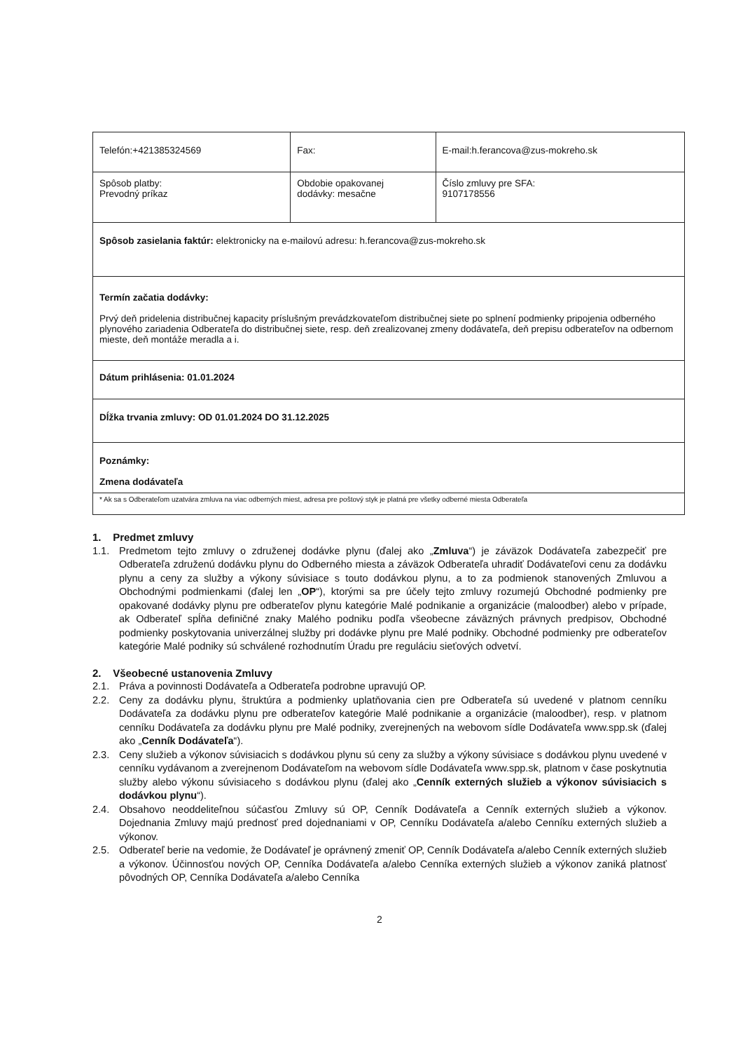| Telefón:+421385324569 | Fax: | E-mail:h.ferancova@zus-mokreho.sk |
| Spôsob platby: Prevodný príkaz | Obdobie opakovanej dodávky: mesačne | Číslo zmluvy pre SFA: 9107178556 |
| Spôsob zasielania faktúr: elektronicky na e-mailovú adresu: h.ferancova@zus-mokreho.sk | | |
| Termín začatia dodávky: Prvý deň pridelenia distribučnej kapacity príslušným prevádzkovateľom distribučnej siete po splnení podmienky pripojenia odberného plynového zariadenia Odberateľa do distribučnej siete, resp. deň zrealizovanej zmeny dodávateľa, deň prepisu odberateľov na odbernom mieste, deň montáže meradla a i. | | |
| Dátum prihlásenia: 01.01.2024 | | |
| Dĺžka trvania zmluvy: OD 01.01.2024 DO 31.12.2025 | | |
| Poznámky: Zmena dodávateľa | | |
| * Ak sa s Odberateľom uzatvára zmluva na viac odberných miest, adresa pre poštový styk je platná pre všetky odberné miesta Odberateľa | | |
1. Predmet zmluvy
1.1. Predmetom tejto zmluvy o združenej dodávke plynu (ďalej ako „Zmluva“) je záväzok Dodávateľa zabezpečiť pre Odberateľa združenú dodávku plynu do Odberného miesta a záväzok Odberateľa uhradiť Dodávateľovi cenu za dodávku plynu a ceny za služby a výkony súvisiace s touto dodávkou plynu, a to za podmienok stanovených Zmluvou a Obchodnými podmienkami (ďalej len „OP“), ktorými sa pre účely tejto zmluvy rozumejú Obchodné podmienky pre opakované dodávky plynu pre odberateľov plynu kategórie Malé podnikanie a organizácie (maloodber) alebo v prípade, ak Odberateľ spĺňa definičné znaky Malého podniku podľa všeobecne záväzných právnych predpisov, Obchodné podmienky poskytovania univerzálnej služby pri dodávke plynu pre Malé podniky. Obchodné podmienky pre odberateľov kategórie Malé podniky sú schválené rozhodnutím Úradu pre reguláciu sieťových odvetví.
2. Všeobecné ustanovenia Zmluvy
2.1. Práva a povinnosti Dodávateľa a Odberateľa podrobne upravujú OP.
2.2. Ceny za dodávku plynu, štruktúra a podmienky uplatňovania cien pre Odberateľa sú uvedené v platnom cenníku Dodávateľa za dodávku plynu pre odberateľov kategórie Malé podnikanie a organizácie (maloodber), resp. v platnom cenníku Dodávateľa za dodávku plynu pre Malé podniky, zverejnených na webovom sídle Dodávateľa www.spp.sk (ďalej ako „Cenník Dodávateľa“).
2.3. Ceny služieb a výkonov súvisiacich s dodávkou plynu sú ceny za služby a výkony súvisiace s dodávkou plynu uvedené v cenníku vydávanom a zverejnenom Dodávateľom na webovom sídle Dodávateľa www.spp.sk, platnom v čase poskytnutia služby alebo výkonu súvisiaceho s dodávkou plynu (ďalej ako „Cenník externých služieb a výkonov súvisiacich s dodávkou plynu“).
2.4. Obsahovo neoddeliteľnou súčasťou Zmluvy sú OP, Cenník Dodávateľa a Cenník externých služieb a výkonov. Dojednania Zmluvy majú prednosť pred dojednaniami v OP, Cenníku Dodávateľa a/alebo Cenníku externých služieb a výkonov.
2.5. Odberateľ berie na vedomie, že Dodávateľ je oprávnený zmeniť OP, Cenník Dodávateľa a/alebo Cenník externých služieb a výkonov. Účinnosťou nových OP, Cenníka Dodávateľa a/alebo Cenníka externých služieb a výkonov zaniká platnosť pôvodných OP, Cenníka Dodávateľa a/alebo Cenníka
2